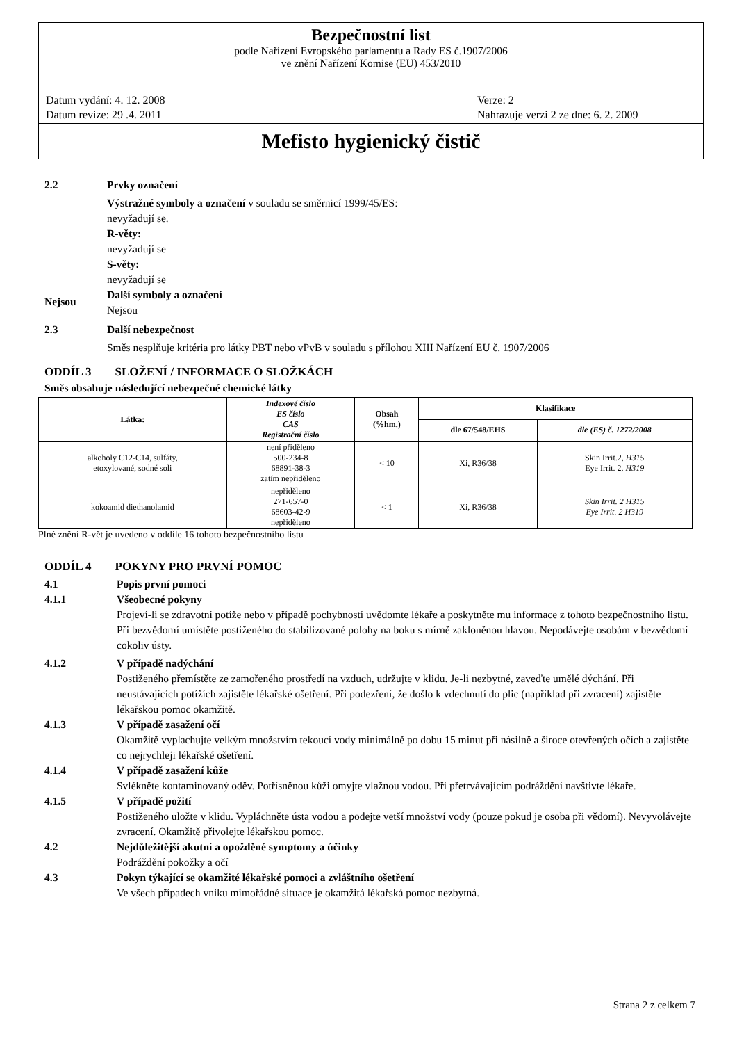Bezpečnostní list
podle Nařízení Evropského parlamentu a Rady ES č.1907/2006
ve znění Nařízení Komise (EU) 453/2010
Datum vydání: 4. 12. 2008
Datum revize: 29 .4. 2011
Verze: 2
Nahrazuje verzi 2 ze dne: 6. 2. 2009
Mefisto hygienický čistič
2.2 Prvky označení
Výstražné symboly a označení v souladu se směrnicí 1999/45/ES:
nevyžadují se.
R-věty:
nevyžadují se
S-věty:
nevyžadují se
Nejsou
Další symboly a označení
Nejsou
2.3 Další nebezpečnost
Směs nesplňuje kritéria pro látky PBT nebo vPvB v souladu s přílohou XIII Nařízení EU č. 1907/2006
ODDÍL 3 SLOŽENÍ / INFORMACE O SLOŽKÁCH
Směs obsahuje následující nebezpečné chemické látky
| Látka: | Indexové číslo ES číslo CAS Registrační číslo | Obsah (%hm.) | Klasifikace | |
| --- | --- | --- | --- | --- |
| | | | dle 67/548/EHS | dle (ES) č. 1272/2008 |
| alkoholy C12-C14, sulfáty, etoxylované, sodné soli | není přiděleno 500-234-8 68891-38-3 zatím nepřiděleno | < 10 | Xi, R36/38 | Skin Irrit.2 , H315 Eye Irrit. 2 , H319 |
| kokoamid diethanolamid | nepřiděleno 271-657-0 68603-42-9 nepřiděleno | < 1 | Xi, R36/38 | Skin Irrit. 2 H315 Eye Irrit. 2 H319 |
Plné znění R-vět je uvedeno v oddíle 16 tohoto bezpečnostního listu
ODDÍL 4 POKYNY PRO PRVNÍ POMOC
4.1 Popis první pomoci
4.1.1 Všeobecné pokyny
Projeví-li se zdravotní potíže nebo v případě pochybností uvědomte lékaře a poskytněte mu informace z tohoto bezpečnostního listu. Při bezvědomí umístěte postiženého do stabilizované polohy na boku s mírně zakloněnou hlavou. Nepodávejte osobám v bezvědomí cokoliv ústy.
4.1.2 V případě nadýchání
Postiženého přemístěte ze zamořeného prostředí na vzduch, udržujte v klidu. Je-li nezbytné, zaveďte umělé dýchání. Při neustávajících potížích zajistěte lékařské ošetření. Při podezření, že došlo k vdechnutí do plic (například při zvracení) zajistěte lékařskou pomoc okamžitě.
4.1.3 V případě zasažení očí
Okamžitě vyplachujte velkým množstvím tekoucí vody minimálně po dobu 15 minut při násilně a široce otevřených očích a zajistěte co nejrychleji lékařské ošetření.
4.1.4 V případě zasažení kůže
Svlékněte kontaminovaný oděv. Potřísněnou kůži omyjte vlažnou vodou. Při přetrvávajícím podráždění navštivte lékaře.
4.1.5 V případě požití
Postiženého uložte v klidu. Vypláchněte ústa vodou a podejte vetší množství vody (pouze pokud je osoba při vědomí). Nevyvolávejte zvracení. Okamžitě přivolejte lékařskou pomoc.
4.2 Nejdůležitější akutní a opožděné symptomy a účinky
Podráždění pokožky a očí
4.3 Pokyn týkající se okamžité lékařské pomoci a zvláštního ošetření
Ve všech případech vniku mimořádné situace je okamžitá lékařská pomoc nezbytná.
Strana 2 z celkem 7